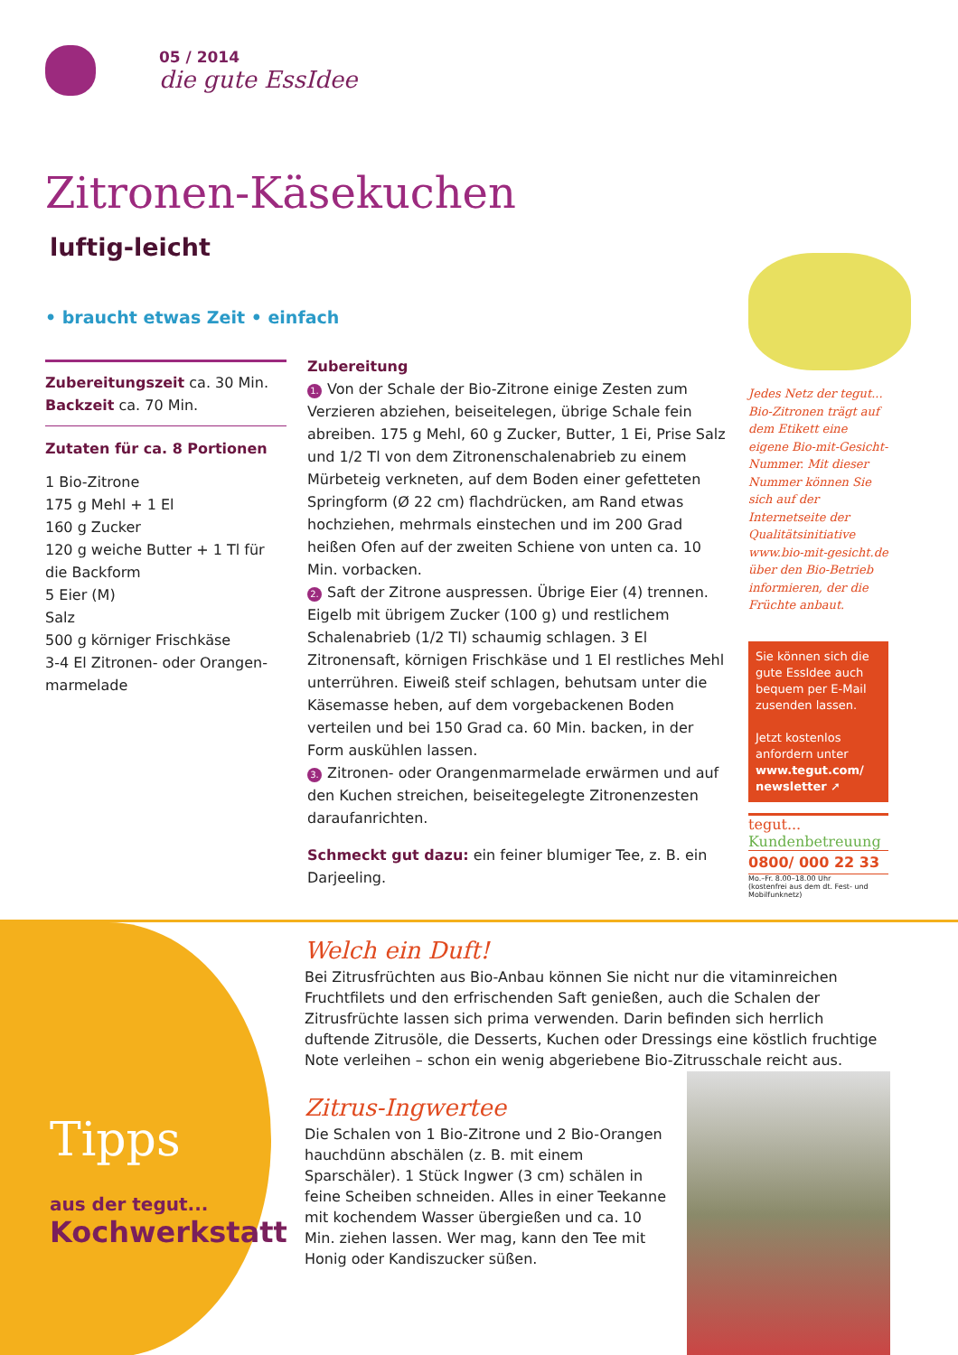05 / 2014
die gute EssIdee
Zitronen-Käsekuchen
luftig-leicht
• braucht etwas Zeit • einfach
Zubereitungszeit ca. 30 Min.
Backzeit ca. 70 Min.
Zutaten für ca. 8 Portionen
1 Bio-Zitrone
175 g Mehl + 1 El
160 g Zucker
120 g weiche Butter + 1 Tl für die Backform
5 Eier (M)
Salz
500 g körniger Frischkäse
3-4 El Zitronen- oder Orangen-marmelade
Zubereitung
1. Von der Schale der Bio-Zitrone einige Zesten zum Verzieren abziehen, beiseitelegen, übrige Schale fein abreiben. 175 g Mehl, 60 g Zucker, Butter, 1 Ei, Prise Salz und 1/2 Tl von dem Zitronenschalenabrieb zu einem Mürbeteig verkneten, auf dem Boden einer gefetteten Springform (Ø 22 cm) flachdrücken, am Rand etwas hochziehen, mehrmals einstechen und im 200 Grad heißen Ofen auf der zweiten Schiene von unten ca. 10 Min. vorbacken.
2. Saft der Zitrone auspressen. Übrige Eier (4) trennen. Eigelb mit übrigem Zucker (100 g) und restlichem Schalenabrieb (1/2 Tl) schaumig schlagen. 3 El Zitronensaft, körnigen Frischkäse und 1 El restliches Mehl unterrühren. Eiweiß steif schlagen, behutsam unter die Käsemasse heben, auf dem vorgebackenen Boden verteilen und bei 150 Grad ca. 60 Min. backen, in der Form auskühlen lassen.
3. Zitronen- oder Orangenmarmelade erwärmen und auf den Kuchen streichen, beiseitegelegte Zitronenzesten daraufanrichten.
Schmeckt gut dazu: ein feiner blumiger Tee, z. B. ein Darjeeling.
Jedes Netz der tegut... Bio-Zitronen trägt auf dem Etikett eine eigene Bio-mit-Gesicht-Nummer. Mit dieser Nummer können Sie sich auf der Internetseite der Qualitätsinitiative www.bio-mit-gesicht.de über den Bio-Betrieb informieren, der die Früchte anbaut.
Sie können sich die gute EssIdee auch bequem per E-Mail zusenden lassen.
Jetzt kostenlos anfordern unter
www.tegut.com/ newsletter ➚
tegut...
Kundenbetreuung
0800/ 000 22 33
Mo.–Fr. 8.00–18.00 Uhr
(kostenfrei aus dem dt. Fest- und Mobilfunknetz)
Tipps
aus der tegut...
Kochwerkstatt
Welch ein Duft!
Bei Zitrusfrüchten aus Bio-Anbau können Sie nicht nur die vitaminreichen Fruchtfilets und den erfrischenden Saft genießen, auch die Schalen der Zitrusfrüchte lassen sich prima verwenden. Darin befinden sich herrlich duftende Zitrusöle, die Desserts, Kuchen oder Dressings eine köstlich fruchtige Note verleihen – schon ein wenig abgeriebene Bio-Zitrusschale reicht aus.
Zitrus-Ingwertee
Die Schalen von 1 Bio-Zitrone und 2 Bio-Orangen hauchdünn abschälen (z. B. mit einem Sparschäler). 1 Stück Ingwer (3 cm) schälen in feine Scheiben schneiden. Alles in einer Teekanne mit kochendem Wasser übergießen und ca. 10 Min. ziehen lassen. Wer mag, kann den Tee mit Honig oder Kandiszucker süßen.